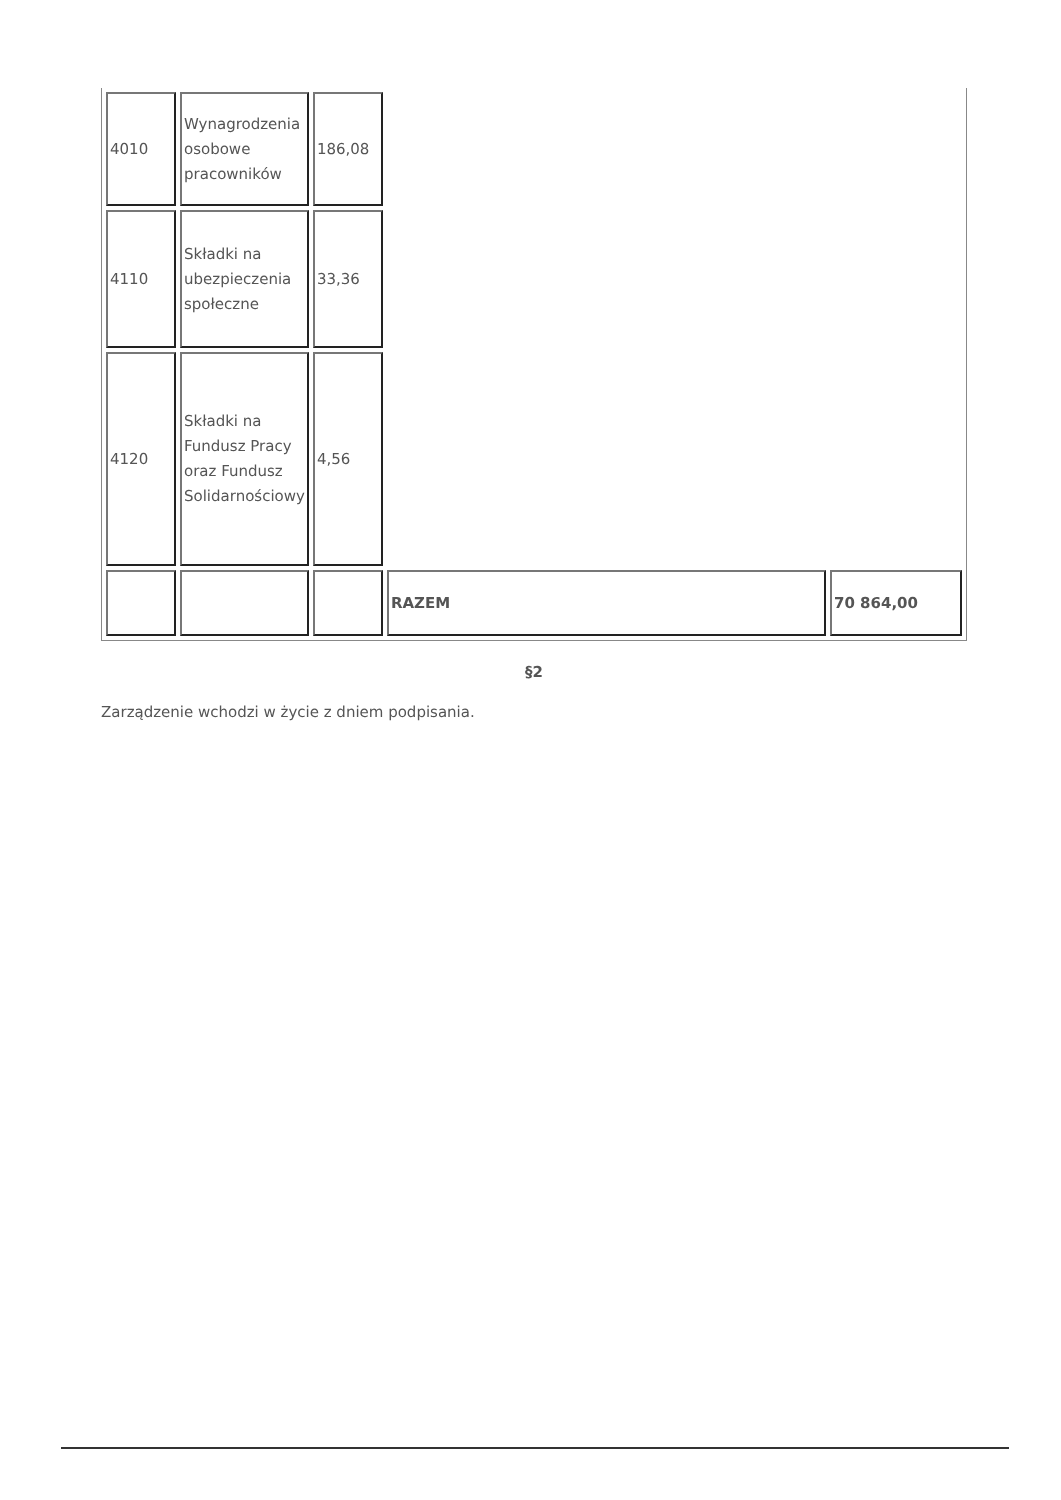| 4010 | Wynagrodzenia osobowe pracowników | 186,08 | | |
| 4110 | Składki na ubezpieczenia społeczne | 33,36 | | |
| 4120 | Składki na Fundusz Pracy oraz Fundusz Solidarnościowy | 4,56 | | |
| | | | RAZEM | 70 864,00 |
§2
Zarządzenie wchodzi w życie z dniem podpisania.